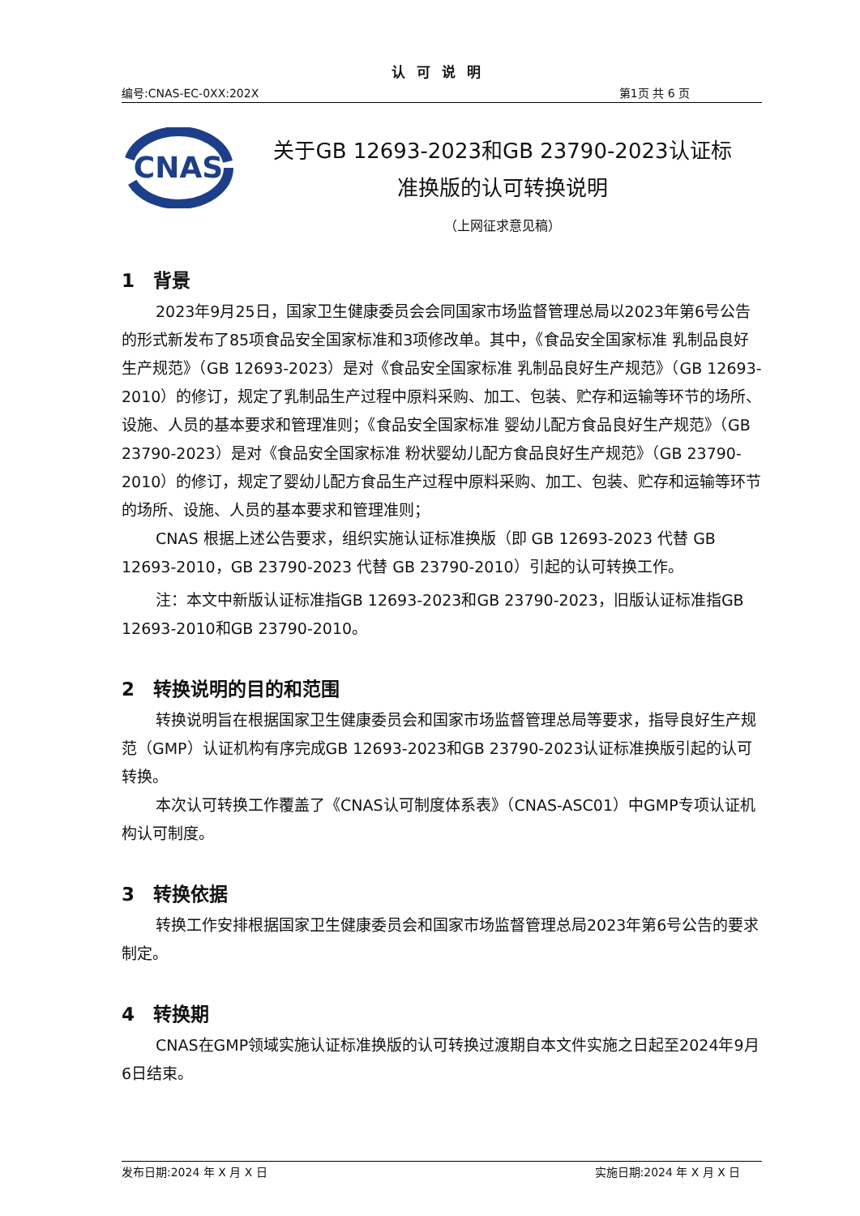认可说明
编号:CNAS-EC-0XX:202X 第1页 共 6 页
CNAS
关于GB 12693-2023和GB 23790-2023认证标
准换版的认可转换说明
（上网征求意见稿）
1　背景
2023年9月25日，国家卫生健康委员会会同国家市场监督管理总局以2023年第6号公告的形式新发布了85项食品安全国家标准和3项修改单。其中，《食品安全国家标准 乳制品良好生产规范》（GB 12693-2023）是对《食品安全国家标准 乳制品良好生产规范》（GB 12693-2010）的修订，规定了乳制品生产过程中原料采购、加工、包装、贮存和运输等环节的场所、设施、人员的基本要求和管理准则；《食品安全国家标准 婴幼儿配方食品良好生产规范》（GB 23790-2023）是对《食品安全国家标准 粉状婴幼儿配方食品良好生产规范》（GB 23790-2010）的修订，规定了婴幼儿配方食品生产过程中原料采购、加工、包装、贮存和运输等环节的场所、设施、人员的基本要求和管理准则；
CNAS 根据上述公告要求，组织实施认证标准换版（即 GB 12693-2023 代替 GB 12693-2010，GB 23790-2023 代替 GB 23790-2010）引起的认可转换工作。
注：本文中新版认证标准指GB 12693-2023和GB 23790-2023，旧版认证标准指GB 12693-2010和GB 23790-2010。
2　转换说明的目的和范围
转换说明旨在根据国家卫生健康委员会和国家市场监督管理总局等要求，指导良好生产规范（GMP）认证机构有序完成GB 12693-2023和GB 23790-2023认证标准换版引起的认可转换。
本次认可转换工作覆盖了《CNAS认可制度体系表》（CNAS-ASC01）中GMP专项认证机构认可制度。
3　转换依据
转换工作安排根据国家卫生健康委员会和国家市场监督管理总局2023年第6号公告的要求制定。
4　转换期
CNAS在GMP领域实施认证标准换版的认可转换过渡期自本文件实施之日起至2024年9月6日结束。
发布日期:2024 年 X 月 X 日 实施日期:2024 年 X 月 X 日